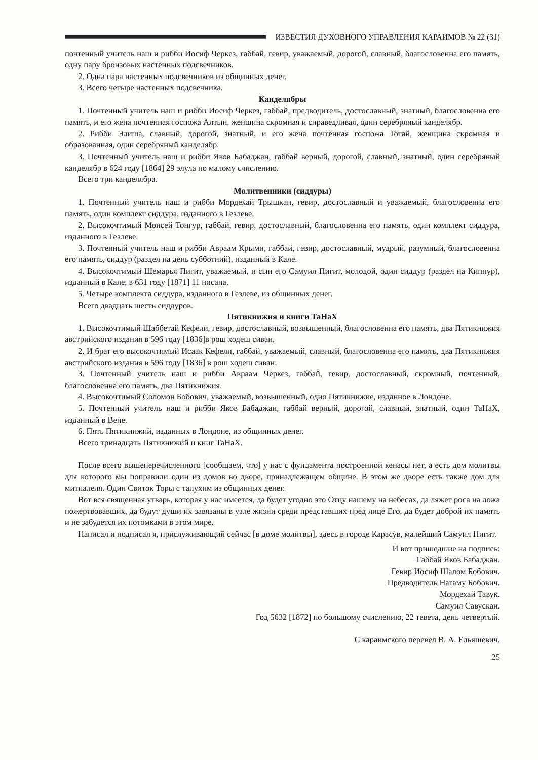ИЗВЕСТИЯ ДУХОВНОГО УПРАВЛЕНИЯ КАРАИМОВ № 22 (31)
почтенный учитель наш и рибби Иосиф Черкез, габбай, гевир, уважаемый, дорогой, славный, благословенна его память, одну пару бронзовых настенных подсвечников.
2. Одна пара настенных подсвечников из общинных денег.
3. Всего четыре настенных подсвечника.
Канделябры
1. Почтенный учитель наш и рибби Иосиф Черкез, габбай, предводитель, достославный, знатный, благословенна его память, и его жена почтенная госпожа Алтын, женщина скромная и справедливая, один серебряный канделябр.
2. Рибби Элиша, славный, дорогой, знатный, и его жена почтенная госпожа Тотай, женщина скромная и образованная, один серебряный канделябр.
3. Почтенный учитель наш и рибби Яков Бабаджан, габбай верный, дорогой, славный, знатный, один серебряный канделябр в 624 году [1864] 29 элула по малому счислению.
Всего три канделябра.
Молитвенники (сиддуры)
1. Почтенный учитель наш и рибби Мордехай Трышкан, гевир, достославный и уважаемый, благословенна его память, один комплект сиддура, изданного в Гезлеве.
2. Высокочтимый Моисей Тонгур, габбай, гевир, достославный, благословенна его память, один комплект сиддура, изданного в Гезлеве.
3. Почтенный учитель наш и рибби Авраам Крыми, габбай, гевир, достославный, мудрый, разумный, благословенна его память, сиддур (раздел на день субботний), изданный в Кале.
4. Высокочтимый Шемарья Пигит, уважаемый, и сын его Самуил Пигит, молодой, один сиддур (раздел на Киппур), изданный в Кале, в 631 году [1871] 11 нисана.
5. Четыре комплекта сиддура, изданного в Гезлеве, из общинных денег.
Всего двадцать шесть сиддуров.
Пятикнижия и книги ТаНаХ
1. Высокочтимый Шаббетай Кефели, гевир, достославный, возвышенный, благословенна его память, два Пятикнижия австрийского издания в 596 году [1836]в рош ходеш сиван.
2. И брат его высокочтимый Исаак Кефели, габбай, уважаемый, славный, благословенна его память, два Пятикнижия австрийского издания в 596 году [1836] в рош ходеш сиван.
3. Почтенный учитель наш и рибби Авраам Черкез, габбай, гевир, достославный, скромный, почтенный, благословенна его память, два Пятикнижия.
4. Высокочтимый Соломон Бобович, уважаемый, возвышенный, одно Пятикнижие, изданное в Лондоне.
5. Почтенный учитель наш и рибби Яков Бабаджан, габбай верный, дорогой, славный, знатный, один ТаНаХ, изданный в Вене.
6. Пять Пятикнижий, изданных в Лондоне, из общинных денег.
Всего тринадцать Пятикнижий и книг ТаНаХ.
После всего вышеперечисленного [сообщаем, что] у нас с фундамента построенной кенасы нет, а есть дом молитвы для которого мы поправили один из домов во дворе, принадлежащем общине. В этом же дворе есть также дом для митпалеля. Один Свиток Торы с тапухим из общинных денег.
Вот вся священная утварь, которая у нас имеется, да будет угодно это Отцу нашему на небесах, да ляжет роса на ложа пожертвовавших, да будут души их завязаны в узле жизни среди представших пред лице Его, да будет доброй их память и не забудется их потомками в этом мире.
Написал и подписал я, прислуживающий сейчас [в доме молитвы], здесь в городе Карасув, малейший Самуил Пигит.
И вот пришедшие на подпись:
Габбай Яков Бабаджан.
Гевир Иосиф Шалом Бобович.
Предводитель Нагаму Бобович.
Мордехай Тавук.
Самуил Савускан.
Год 5632 [1872] по большому счислению, 22 тевета, день четвертый.
С караимского перевел В. А. Ельяшевич.
25